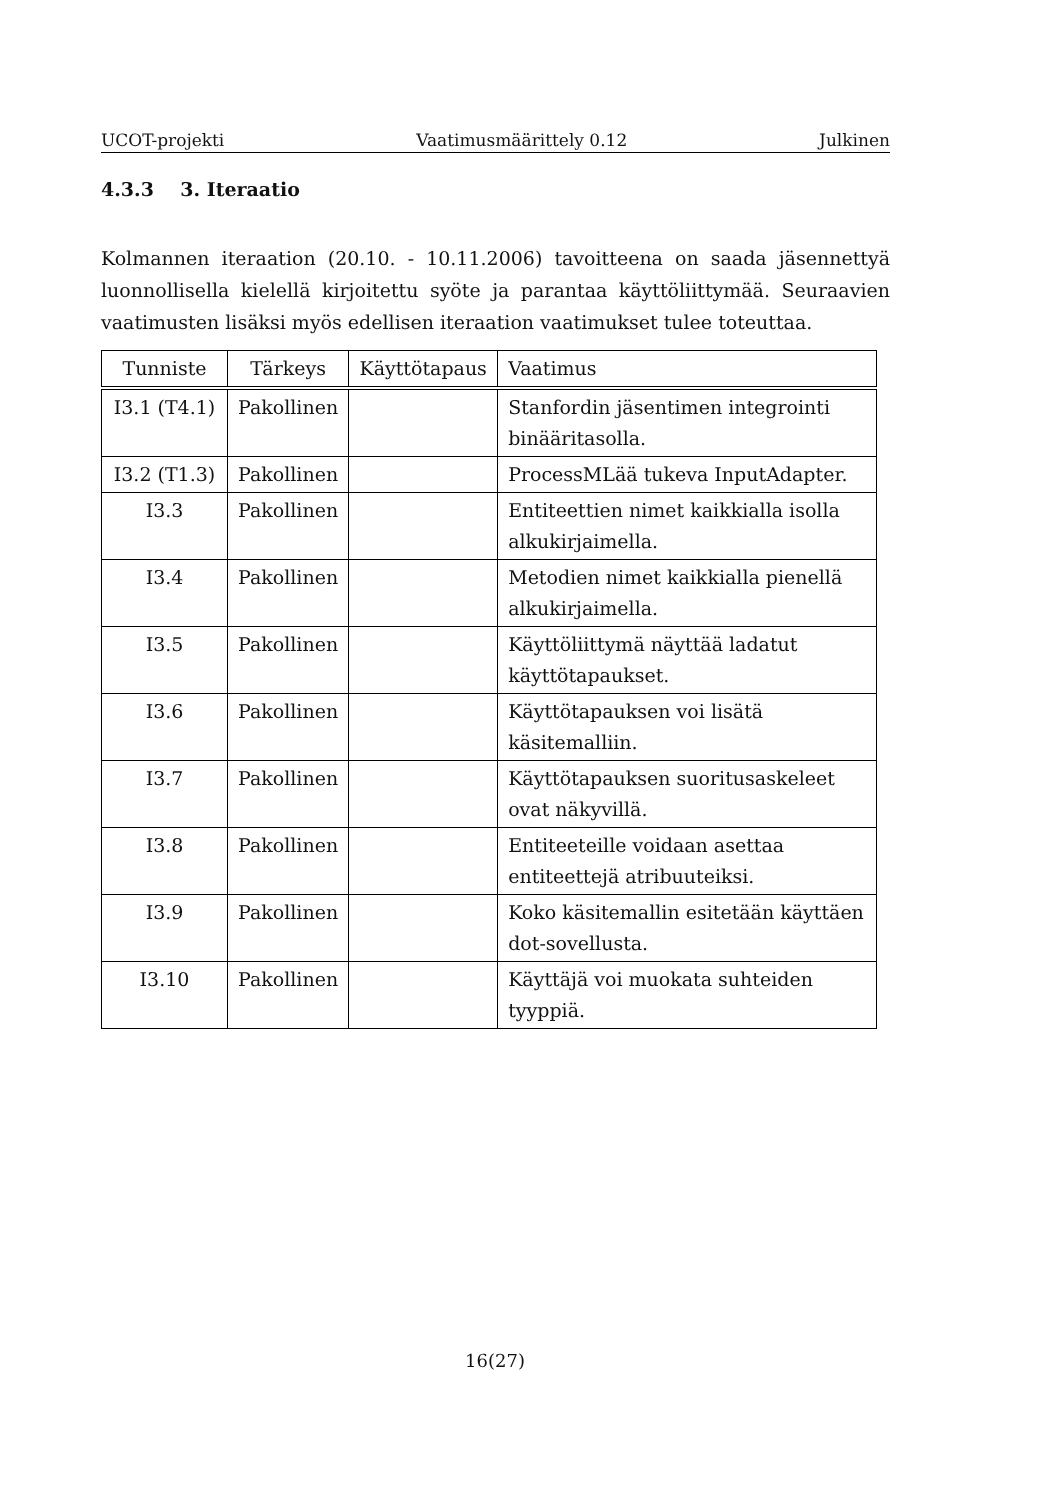UCOT-projekti Vaatimusmäärittely 0.12 Julkinen
4.3.3 3. Iteraatio
Kolmannen iteraation (20.10. - 10.11.2006) tavoitteena on saada jäsennettyä luonnollisella kielellä kirjoitettu syöte ja parantaa käyttöliittymää. Seuraavien vaatimusten lisäksi myös edellisen iteraation vaatimukset tulee toteuttaa.
| Tunniste | Tärkeys | Käyttötapaus | Vaatimus |
| --- | --- | --- | --- |
| I3.1 (T4.1) | Pakollinen | | Stanfordin jäsentimen integrointi binääritasolla. |
| I3.2 (T1.3) | Pakollinen | | ProcessMLää tukeva InputAdapter. |
| I3.3 | Pakollinen | | Entiteettien nimet kaikkialla isolla alkukirjaimella. |
| I3.4 | Pakollinen | | Metodien nimet kaikkialla pienellä alkukirjaimella. |
| I3.5 | Pakollinen | | Käyttöliittymä näyttää ladatut käyttötapaukset. |
| I3.6 | Pakollinen | | Käyttötapauksen voi lisätä käsitemalliin. |
| I3.7 | Pakollinen | | Käyttötapauksen suoritusaskeleet ovat näkyvillä. |
| I3.8 | Pakollinen | | Entiteeteille voidaan asettaa entiteettejä atribuuteiksi. |
| I3.9 | Pakollinen | | Koko käsitemallin esitetään käyttäen dot-sovellusta. |
| I3.10 | Pakollinen | | Käyttäjä voi muokata suhteiden tyyppiä. |
16(27)